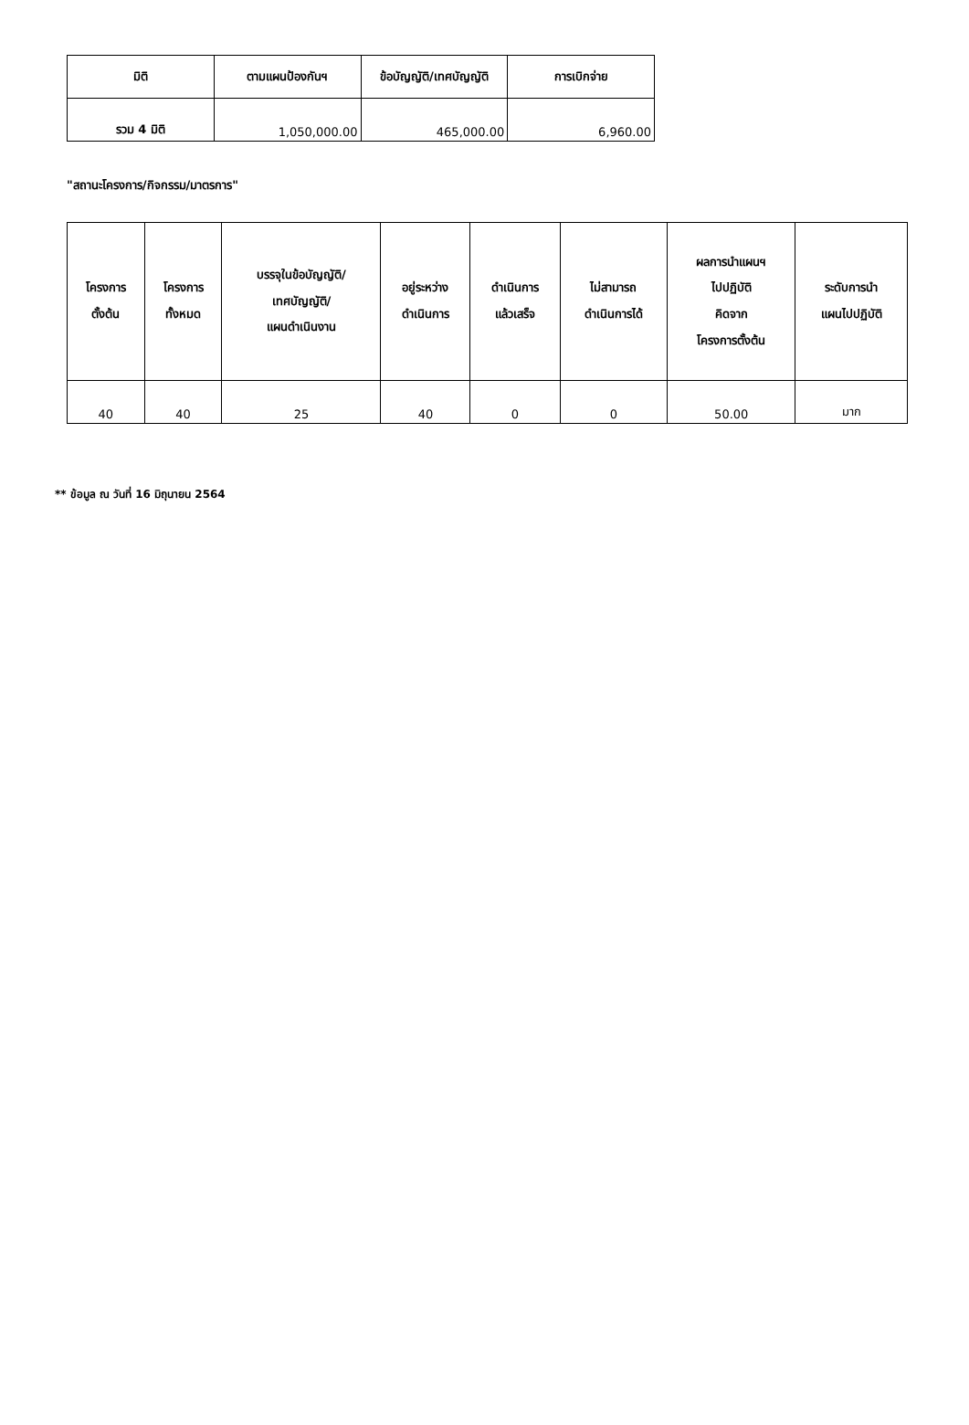| มิติ | ตามแผนป้องกันฯ | ข้อบัญญัติ/เทศบัญญัติ | การเบิกจ่าย |
| --- | --- | --- | --- |
| รวม 4 มิติ | 1,050,000.00 | 465,000.00 | 6,960.00 |
"สถานะโครงการ/กิจกรรม/มาตรการ"
| โครงการ ตั้งต้น | โครงการ ทั้งหมด | บรรจุในข้อบัญญัติ/ เทศบัญญัติ/ แผนดำเนินงาน | อยู่ระหว่าง ดำเนินการ | ดำเนินการ แล้วเสร็จ | ไม่สามารถ ดำเนินการได้ | ผลการนำแผนฯ ไปปฏิบัติ คิดจาก โครงการตั้งต้น | ระดับการนำ แผนไปปฏิบัติ |
| --- | --- | --- | --- | --- | --- | --- | --- |
| 40 | 40 | 25 | 40 | 0 | 0 | 50.00 | มาก |
** ข้อมูล ณ วันที่ 16 มิถุนายน 2564